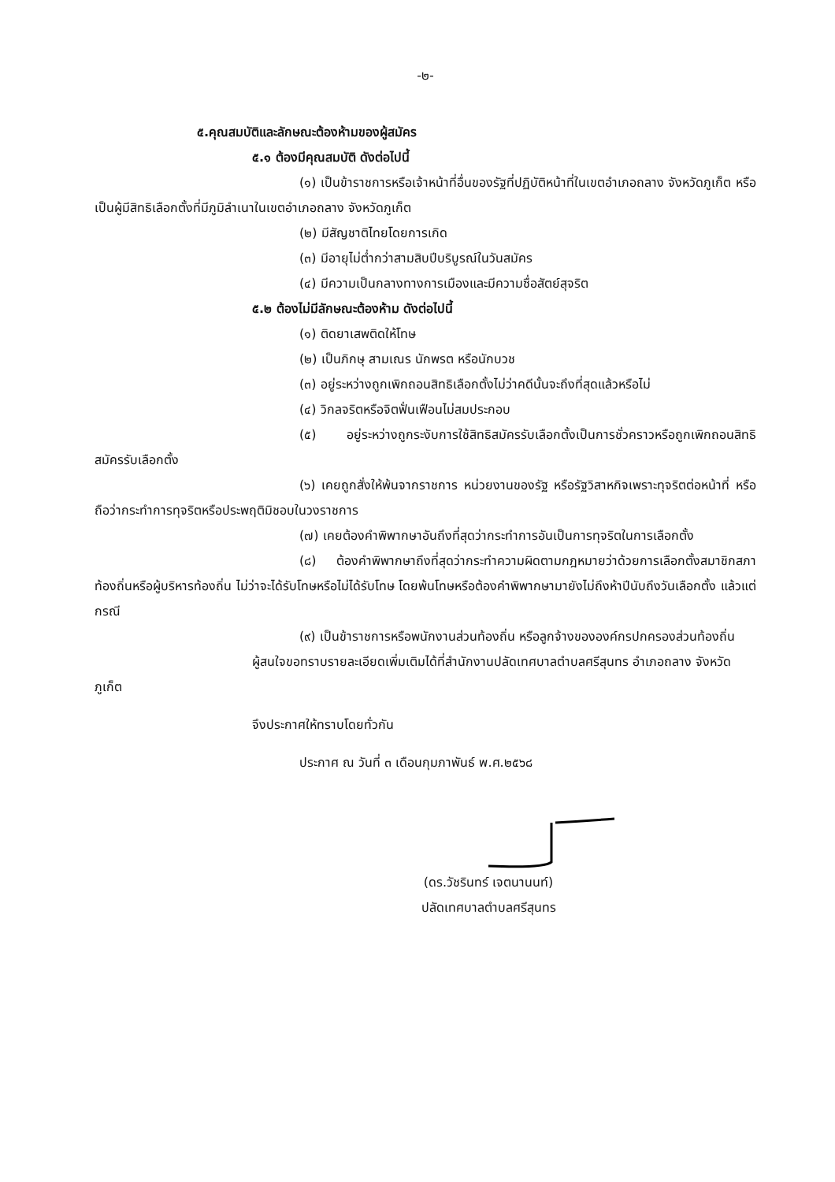-๒-
๕.คุณสมบัติและลักษณะต้องห้ามของผู้สมัคร
๕.๑ ต้องมีคุณสมบัติ ดังต่อไปนี้
(๑) เป็นข้าราชการหรือเจ้าหน้าที่อื่นของรัฐที่ปฏิบัติหน้าที่ในเขตอำเภอถลาง จังหวัดภูเก็ต หรือเป็นผู้มีสิทธิเลือกตั้งที่มีภูมิลำเนาในเขตอำเภอถลาง จังหวัดภูเก็ต
(๒) มีสัญชาติไทยโดยการเกิด
(๓) มีอายุไม่ต่ำกว่าสามสิบปีบริบูรณ์ในวันสมัคร
(๔) มีความเป็นกลางทางการเมืองและมีความซื่อสัตย์สุจริต
๕.๒ ต้องไม่มีลักษณะต้องห้าม ดังต่อไปนี้
(๑) ติดยาเสพติดให้โทษ
(๒) เป็นภิกษุ สามเณร นักพรต หรือนักบวช
(๓) อยู่ระหว่างถูกเพิกถอนสิทธิเลือกตั้งไม่ว่าคดีนั้นจะถึงที่สุดแล้วหรือไม่
(๔) วิกลจริตหรือจิตฟั่นเฟือนไม่สมประกอบ
(๕) อยู่ระหว่างถูกระงับการใช้สิทธิสมัครรับเลือกตั้งเป็นการชั่วคราวหรือถูกเพิกถอนสิทธิสมัครรับเลือกตั้ง
(๖) เคยถูกสั่งให้พ้นจากราชการ หน่วยงานของรัฐ หรือรัฐวิสาหกิจเพราะทุจริตต่อหน้าที่ หรือถือว่ากระทำการทุจริตหรือประพฤติมิชอบในวงราชการ
(๗) เคยต้องคำพิพากษาอันถึงที่สุดว่ากระทำการอันเป็นการทุจริตในการเลือกตั้ง
(๘) ต้องคำพิพากษาถึงที่สุดว่ากระทำความผิดตามกฎหมายว่าด้วยการเลือกตั้งสมาชิกสภาท้องถิ่นหรือผู้บริหารท้องถิ่น ไม่ว่าจะได้รับโทษหรือไม่ได้รับโทษ โดยพ้นโทษหรือต้องคำพิพากษามายังไม่ถึงห้าปีนับถึงวันเลือกตั้ง แล้วแต่กรณี
(๙) เป็นข้าราชการหรือพนักงานส่วนท้องถิ่น หรือลูกจ้างขององค์กรปกครองส่วนท้องถิ่น
ผู้สนใจขอทราบรายละเอียดเพิ่มเติมได้ที่สำนักงานปลัดเทศบาลตำบลศรีสุนทร อำเภอถลาง จังหวัดภูเก็ต
จึงประกาศให้ทราบโดยทั่วกัน
ประกาศ ณ วันที่ ๓ เดือนกุมภาพันธ์ พ.ศ.๒๕๖๘
(ดร.วัชรินทร์ เจตนานนท์)
ปลัดเทศบาลตำบลศรีสุนทร